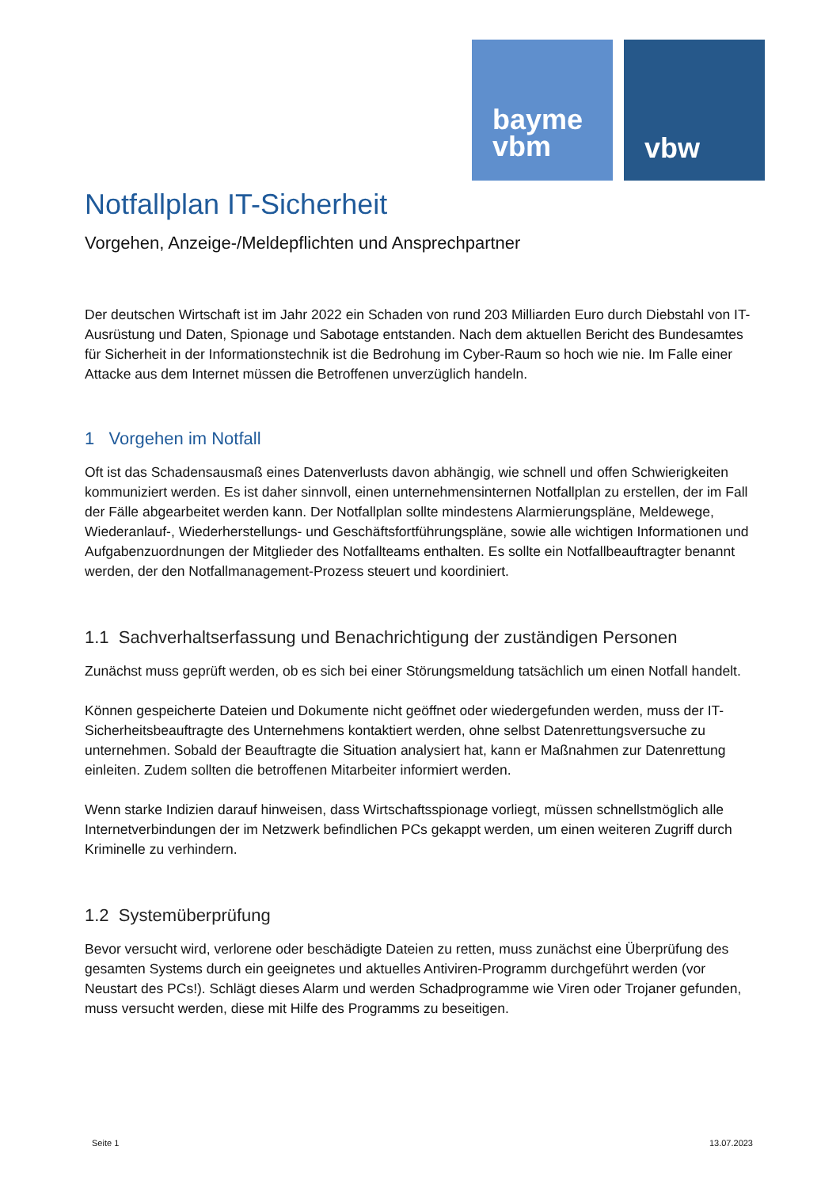bayme
vbm
vbw
Notfallplan IT-Sicherheit
Vorgehen, Anzeige-/Meldepflichten und Ansprechpartner
Der deutschen Wirtschaft ist im Jahr 2022 ein Schaden von rund 203 Milliarden Euro durch Diebstahl von IT-Ausrüstung und Daten, Spionage und Sabotage entstanden. Nach dem aktuellen Bericht des Bundesamtes für Sicherheit in der Informationstechnik ist die Bedrohung im Cyber-Raum so hoch wie nie. Im Falle einer Attacke aus dem Internet müssen die Betroffenen unverzüglich handeln.
1 Vorgehen im Notfall
Oft ist das Schadensausmaß eines Datenverlusts davon abhängig, wie schnell und offen Schwierigkeiten kommuniziert werden. Es ist daher sinnvoll, einen unternehmensinternen Notfallplan zu erstellen, der im Fall der Fälle abgearbeitet werden kann. Der Notfallplan sollte mindestens Alarmierungspläne, Meldewege, Wiederanlauf-, Wiederherstellungs- und Geschäftsfortführungspläne, sowie alle wichtigen Informationen und Aufgabenzuordnungen der Mitglieder des Notfallteams enthalten. Es sollte ein Notfallbeauftragter benannt werden, der den Notfallmanagement-Prozess steuert und koordiniert.
1.1 Sachverhaltserfassung und Benachrichtigung der zuständigen Personen
Zunächst muss geprüft werden, ob es sich bei einer Störungsmeldung tatsächlich um einen Notfall handelt.
Können gespeicherte Dateien und Dokumente nicht geöffnet oder wiedergefunden werden, muss der IT-Sicherheitsbeauftragte des Unternehmens kontaktiert werden, ohne selbst Datenrettungsversuche zu unternehmen. Sobald der Beauftragte die Situation analysiert hat, kann er Maßnahmen zur Datenrettung einleiten. Zudem sollten die betroffenen Mitarbeiter informiert werden.
Wenn starke Indizien darauf hinweisen, dass Wirtschaftsspionage vorliegt, müssen schnellstmöglich alle Internetverbindungen der im Netzwerk befindlichen PCs gekappt werden, um einen weiteren Zugriff durch Kriminelle zu verhindern.
1.2 Systemüberprüfung
Bevor versucht wird, verlorene oder beschädigte Dateien zu retten, muss zunächst eine Überprüfung des gesamten Systems durch ein geeignetes und aktuelles Antiviren-Programm durchgeführt werden (vor Neustart des PCs!). Schlägt dieses Alarm und werden Schadprogramme wie Viren oder Trojaner gefunden, muss versucht werden, diese mit Hilfe des Programms zu beseitigen.
Seite 1 13.07.2023